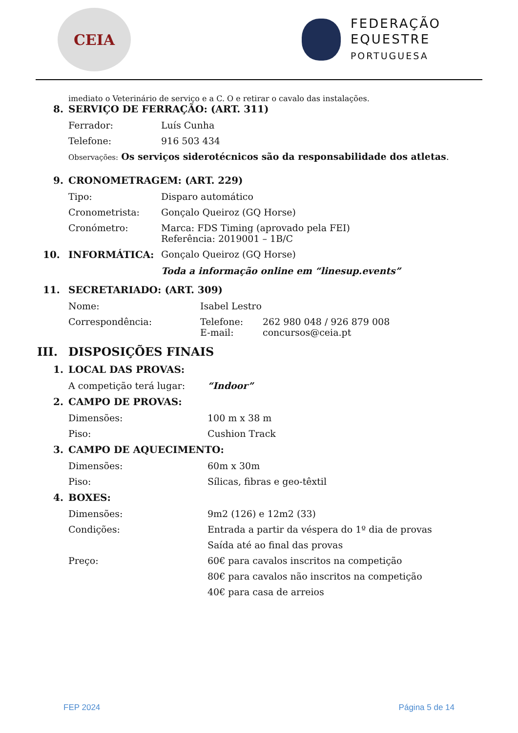CEIA
FEDERAÇÃO
EQUESTRE
PORTUGUESA
imediato o Veterinário de serviço e a C. O e retirar o cavalo das instalações.
8. SERVIÇO DE FERRAÇÃO: (ART. 311)
Ferrador: Luís Cunha
Telefone: 916 503 434
Observações: Os serviços siderotécnicos são da responsabilidade dos atletas.
9. CRONOMETRAGEM: (ART. 229)
Tipo: Disparo automático
Cronometrista: Gonçalo Queiroz (GQ Horse)
Cronómetro: Marca: FDS Timing (aprovado pela FEI)
Referência: 2019001 – 1B/C
10. INFORMÁTICA: Gonçalo Queiroz (GQ Horse)
Toda a informação online em “linesup.events”
11. SECRETARIADO: (ART. 309)
Nome: Isabel Lestro
Correspondência: Telefone:
E-mail: 262 980 048 / 926 879 008
concursos@ceia.pt
III. DISPOSIÇÕES FINAIS
1. LOCAL DAS PROVAS:
A competição terá lugar: “Indoor”
2. CAMPO DE PROVAS:
Dimensões: 100 m x 38 m
Piso: Cushion Track
3. CAMPO DE AQUECIMENTO:
Dimensões: 60m x 30m
Piso: Sílicas, fibras e geo-têxtil
4. BOXES:
Dimensões: 9m2 (126) e 12m2 (33)
Condições: Entrada a partir da véspera do 1º dia de provas
Saída até ao final das provas
Preço: 60€ para cavalos inscritos na competição
80€ para cavalos não inscritos na competição
40€ para casa de arreios
FEP 2024 Página 5 de 14